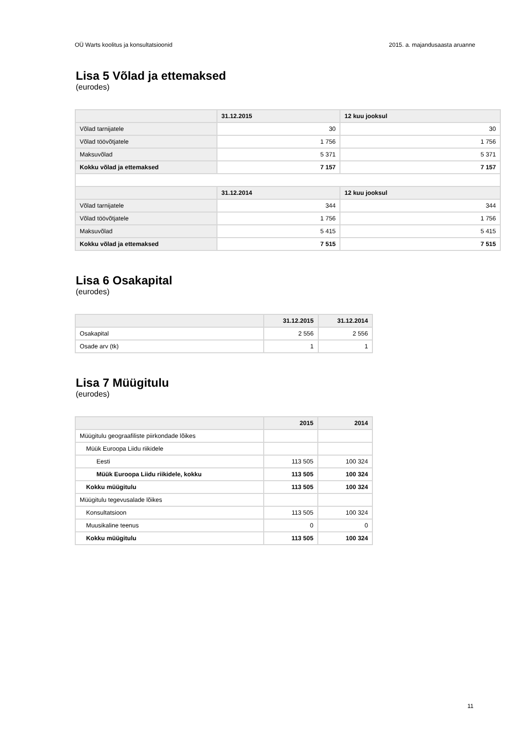OÜ Warts koolitus ja konsultatsioonid 2015. a. majandusaasta aruanne
Lisa 5 Võlad ja ettemaksed
(eurodes)
| | 31.12.2015 | 12 kuu jooksul |
| --- | --- | --- |
| Võlad tarnijatele | 30 | 30 |
| Võlad töövõtjatele | 1 756 | 1 756 |
| Maksuvõlad | 5 371 | 5 371 |
| Kokku võlad ja ettemaksed | 7 157 | 7 157 |
| | 31.12.2014 | 12 kuu jooksul |
| Võlad tarnijatele | 344 | 344 |
| Võlad töövõtjatele | 1 756 | 1 756 |
| Maksuvõlad | 5 415 | 5 415 |
| Kokku võlad ja ettemaksed | 7 515 | 7 515 |
Lisa 6 Osakapital
(eurodes)
| | 31.12.2015 | 31.12.2014 |
| --- | --- | --- |
| Osakapital | 2 556 | 2 556 |
| Osade arv (tk) | 1 | 1 |
Lisa 7 Müügitulu
(eurodes)
| | 2015 | 2014 |
| --- | --- | --- |
| Müügitulu geograafiliste piirkondade lõikes | | |
| Müük Euroopa Liidu riikidele | | |
| Eesti | 113 505 | 100 324 |
| Müük Euroopa Liidu riikidele, kokku | 113 505 | 100 324 |
| Kokku müügitulu | 113 505 | 100 324 |
| Müügitulu tegevusalade lõikes | | |
| Konsultatsioon | 113 505 | 100 324 |
| Muusikaline teenus | 0 | 0 |
| Kokku müügitulu | 113 505 | 100 324 |
11